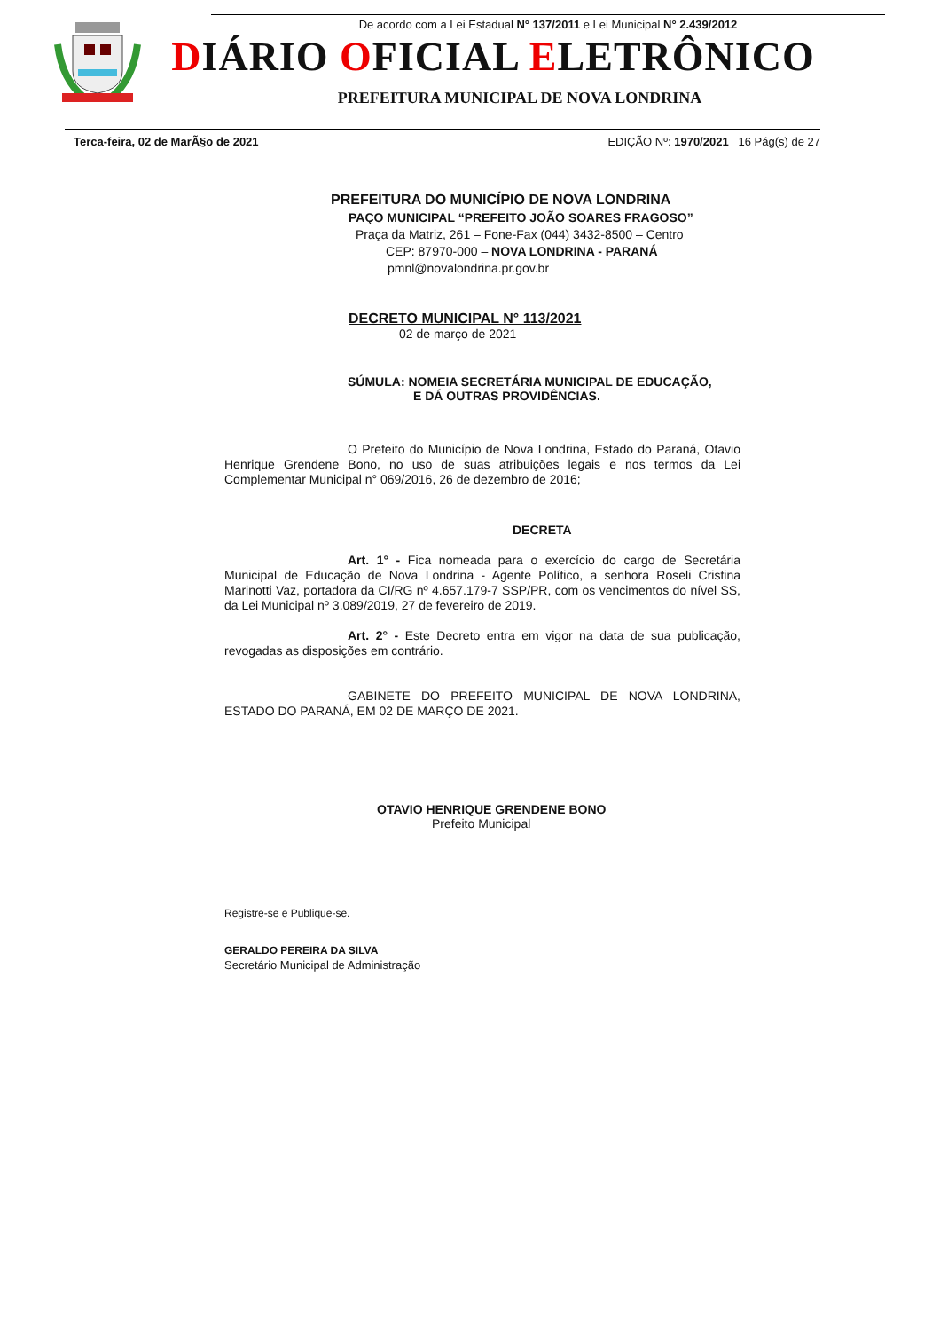De acordo com a Lei Estadual N° 137/2011 e Lei Municipal N° 2.439/2012
DIÁRIO OFICIAL ELETRÔNICO
PREFEITURA MUNICIPAL DE NOVA LONDRINA
Terca-feira, 02 de MarÃ§o de 2021 EDIÇÃO Nº: 1970/2021 16 Pág(s) de 27
PREFEITURA DO MUNICÍPIO DE NOVA LONDRINA
PAÇO MUNICIPAL “PREFEITO JOÃO SOARES FRAGOSO”
Praça da Matriz, 261 – Fone-Fax (044) 3432-8500 – Centro
CEP: 87970-000 – NOVA LONDRINA - PARANÁ
pmnl@novalondrina.pr.gov.br
DECRETO MUNICIPAL N° 113/2021
02 de março de 2021
SÚMULA: NOMEIA SECRETÁRIA MUNICIPAL DE EDUCAÇÃO,
E DÁ OUTRAS PROVIDÊNCIAS.
O Prefeito do Município de Nova Londrina, Estado do Paraná, Otavio Henrique Grendene Bono, no uso de suas atribuições legais e nos termos da Lei Complementar Municipal n° 069/2016, 26 de dezembro de 2016;
DECRETA
Art. 1° - Fica nomeada para o exercício do cargo de Secretária Municipal de Educação de Nova Londrina - Agente Político, a senhora Roseli Cristina Marinotti Vaz, portadora da CI/RG nº 4.657.179-7 SSP/PR, com os vencimentos do nível SS, da Lei Municipal nº 3.089/2019, 27 de fevereiro de 2019.
Art. 2° - Este Decreto entra em vigor na data de sua publicação, revogadas as disposições em contrário.
GABINETE DO PREFEITO MUNICIPAL DE NOVA LONDRINA, ESTADO DO PARANÁ, EM 02 DE MARÇO DE 2021.
OTAVIO HENRIQUE GRENDENE BONO
Prefeito Municipal
Registre-se e Publique-se.
GERALDO PEREIRA DA SILVA
Secretário Municipal de Administração